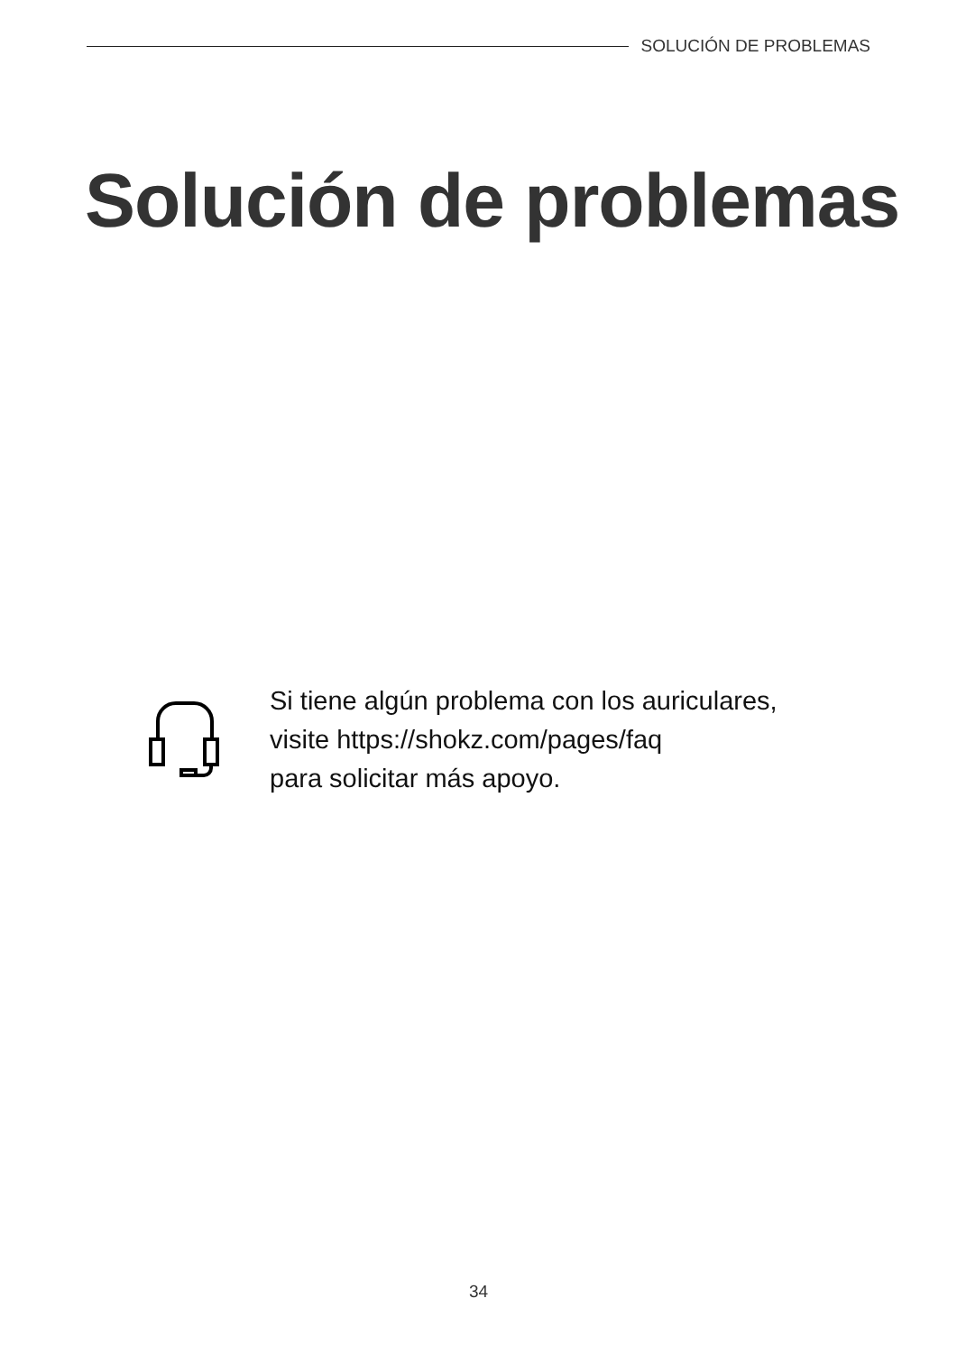SOLUCIÓN DE PROBLEMAS
Solución de problemas
Si tiene algún problema con los auriculares,
visite https://shokz.com/pages/faq
para solicitar más apoyo.
34